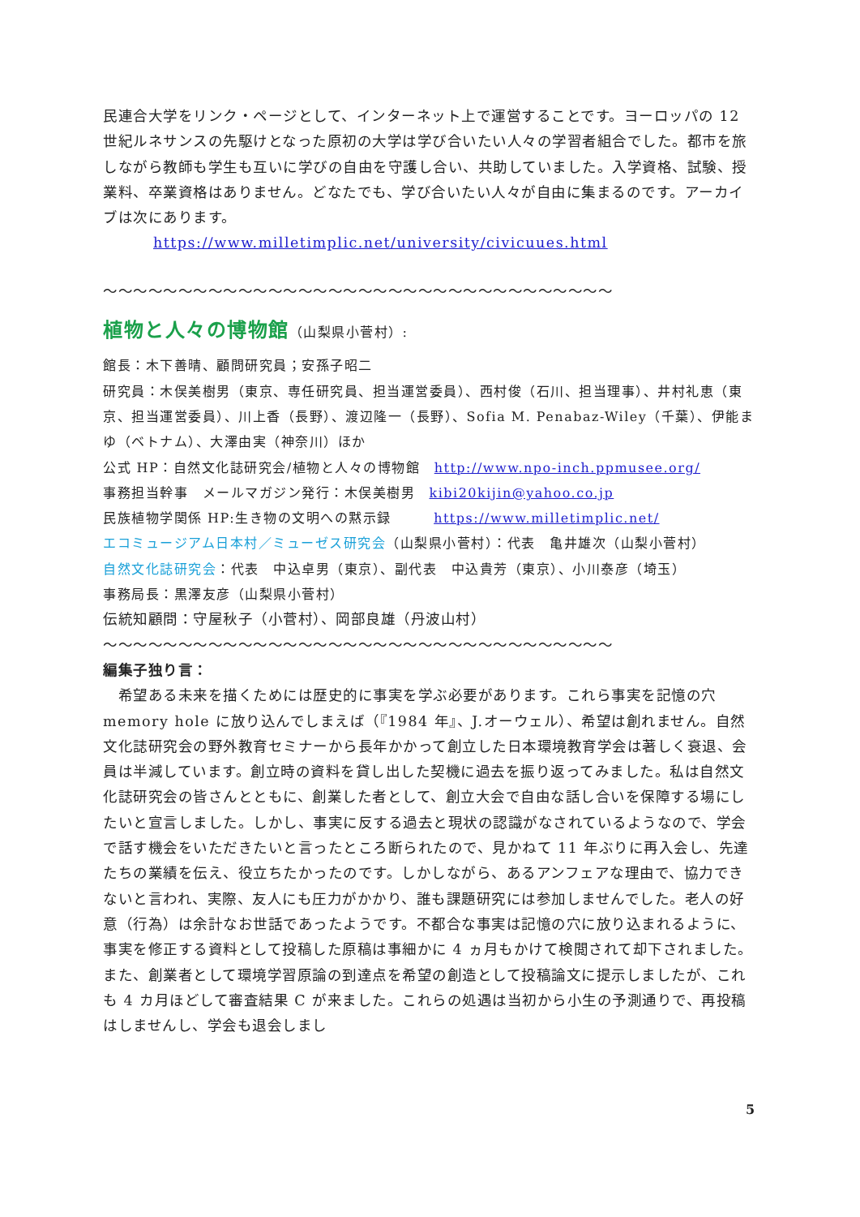民連合大学をリンク・ページとして、インターネット上で運営することです。ヨーロッパの 12 世紀ルネサンスの先駆けとなった原初の大学は学び合いたい人々の学習者組合でした。都市を旅しながら教師も学生も互いに学びの自由を守護し合い、共助していました。入学資格、試験、授業料、卒業資格はありません。どなたでも、学び合いたい人々が自由に集まるのです。アーカイブは次にあります。
https://www.milletimplic.net/university/civicuues.html
〜〜〜〜〜〜〜〜〜〜〜〜〜〜〜〜〜〜〜〜〜〜〜〜〜〜〜〜〜〜〜〜〜〜
植物と人々の博物館（山梨県小菅村）:
館長：木下善晴、顧問研究員；安孫子昭二
研究員：木俣美樹男（東京、専任研究員、担当運営委員）、西村俊（石川、担当理事）、井村礼恵（東京、担当運営委員）、川上香（長野）、渡辺隆一（長野）、Sofia M. Penabaz-Wiley（千葉）、伊能まゆ（ベトナム）、大澤由実（神奈川）ほか
公式 HP：自然文化誌研究会/植物と人々の博物館　http://www.npo-inch.ppmusee.org/
事務担当幹事　メールマガジン発行：木俣美樹男　kibi20kijin@yahoo.co.jp
民族植物学関係 HP:生き物の文明への黙示録　　　https://www.milletimplic.net/
エコミュージアム日本村／ミューゼス研究会（山梨県小菅村）：代表　亀井雄次（山梨小菅村）
自然文化誌研究会：代表　中込卓男（東京）、副代表　中込貴芳（東京）、小川泰彦（埼玉）
事務局長：黒澤友彦（山梨県小菅村）
伝統知顧問：守屋秋子（小菅村）、岡部良雄（丹波山村）
〜〜〜〜〜〜〜〜〜〜〜〜〜〜〜〜〜〜〜〜〜〜〜〜〜〜〜〜〜〜〜〜〜〜
編集子独り言：
　希望ある未来を描くためには歴史的に事実を学ぶ必要があります。これら事実を記憶の穴 memory hole に放り込んでしまえば（『1984 年』、J.オーウェル）、希望は創れません。自然文化誌研究会の野外教育セミナーから長年かかって創立した日本環境教育学会は著しく衰退、会員は半減しています。創立時の資料を貸し出した契機に過去を振り返ってみました。私は自然文化誌研究会の皆さんとともに、創業した者として、創立大会で自由な話し合いを保障する場にしたいと宣言しました。しかし、事実に反する過去と現状の認識がなされているようなので、学会で話す機会をいただきたいと言ったところ断られたので、見かねて 11 年ぶりに再入会し、先達たちの業績を伝え、役立ちたかったのです。しかしながら、あるアンフェアな理由で、協力できないと言われ、実際、友人にも圧力がかかり、誰も課題研究には参加しませんでした。老人の好意（行為）は余計なお世話であったようです。不都合な事実は記憶の穴に放り込まれるように、事実を修正する資料として投稿した原稿は事細かに 4 ヵ月もかけて検閲されて却下されました。また、創業者として環境学習原論の到達点を希望の創造として投稿論文に提示しましたが、これも 4 カ月ほどして審査結果 C が来ました。これらの処遇は当初から小生の予測通りで、再投稿はしませんし、学会も退会しまし
5